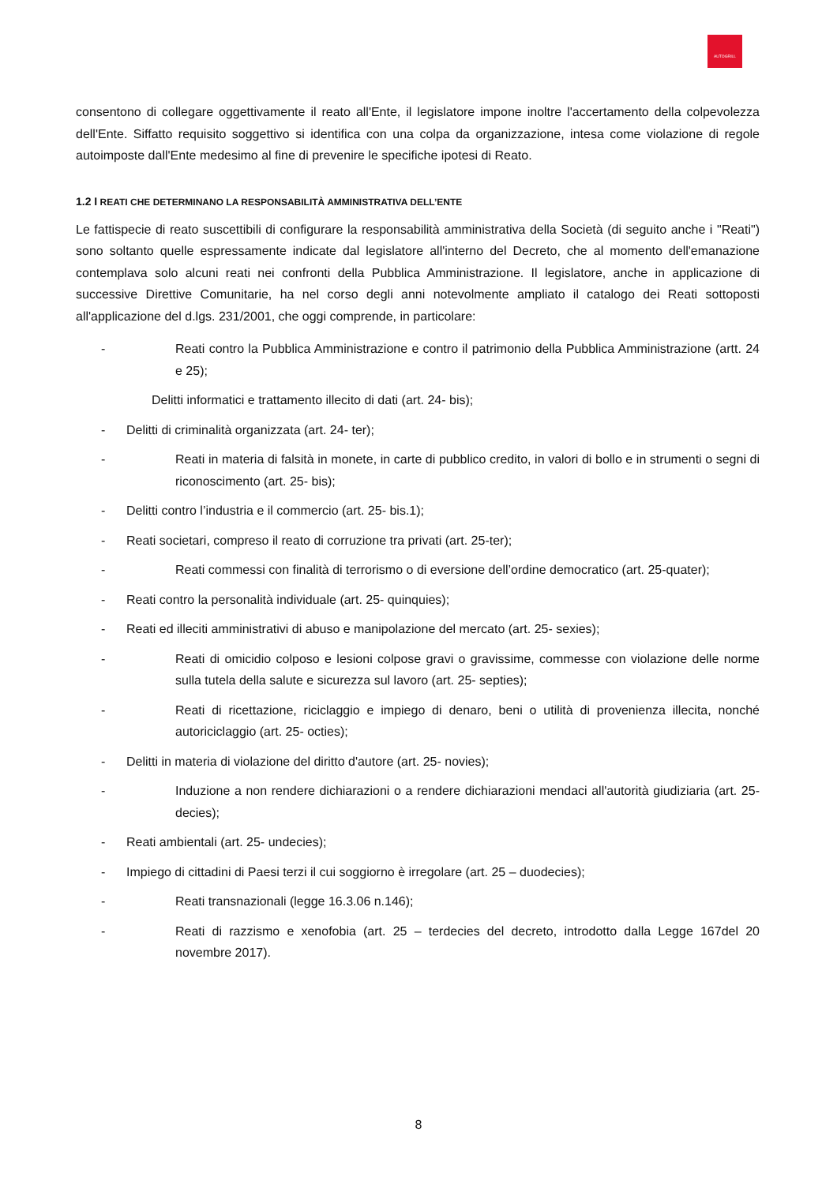AUTOGRILL
consentono di collegare oggettivamente il reato all'Ente, il legislatore impone inoltre l'accertamento della colpevolezza dell'Ente. Siffatto requisito soggettivo si identifica con una colpa da organizzazione, intesa come violazione di regole autoimposte dall'Ente medesimo al fine di prevenire le specifiche ipotesi di Reato.
1.2 I REATI CHE DETERMINANO LA RESPONSABILITÀ AMMINISTRATIVA DELL’ENTE
Le fattispecie di reato suscettibili di configurare la responsabilità amministrativa della Società (di seguito anche i "Reati") sono soltanto quelle espressamente indicate dal legislatore all'interno del Decreto, che al momento dell'emanazione contemplava solo alcuni reati nei confronti della Pubblica Amministrazione. Il legislatore, anche in applicazione di successive Direttive Comunitarie, ha nel corso degli anni notevolmente ampliato il catalogo dei Reati sottoposti all'applicazione del d.lgs. 231/2001, che oggi comprende, in particolare:
- Reati contro la Pubblica Amministrazione e contro il patrimonio della Pubblica Amministrazione (artt. 24 e 25);
Delitti informatici e trattamento illecito di dati (art. 24- bis);
- Delitti di criminalità organizzata (art. 24- ter);
- Reati in materia di falsità in monete, in carte di pubblico credito, in valori di bollo e in strumenti o segni di riconoscimento (art. 25- bis);
- Delitti contro l’industria e il commercio (art. 25- bis.1);
- Reati societari, compreso il reato di corruzione tra privati (art. 25-ter);
- Reati commessi con finalità di terrorismo o di eversione dell’ordine democratico (art. 25-quater);
- Reati contro la personalità individuale (art. 25- quinquies);
- Reati ed illeciti amministrativi di abuso e manipolazione del mercato (art. 25- sexies);
- Reati di omicidio colposo e lesioni colpose gravi o gravissime, commesse con violazione delle norme sulla tutela della salute e sicurezza sul lavoro (art. 25- septies);
- Reati di ricettazione, riciclaggio e impiego di denaro, beni o utilità di provenienza illecita, nonché autoriciclaggio (art. 25- octies);
- Delitti in materia di violazione del diritto d'autore (art. 25- novies);
- Induzione a non rendere dichiarazioni o a rendere dichiarazioni mendaci all'autorità giudiziaria (art. 25- decies);
- Reati ambientali (art. 25- undecies);
- Impiego di cittadini di Paesi terzi il cui soggiorno è irregolare (art. 25 – duodecies);
- Reati transnazionali (legge 16.3.06 n.146);
- Reati di razzismo e xenofobia (art. 25 – terdecies del decreto, introdotto dalla Legge 167del 20 novembre 2017).
8